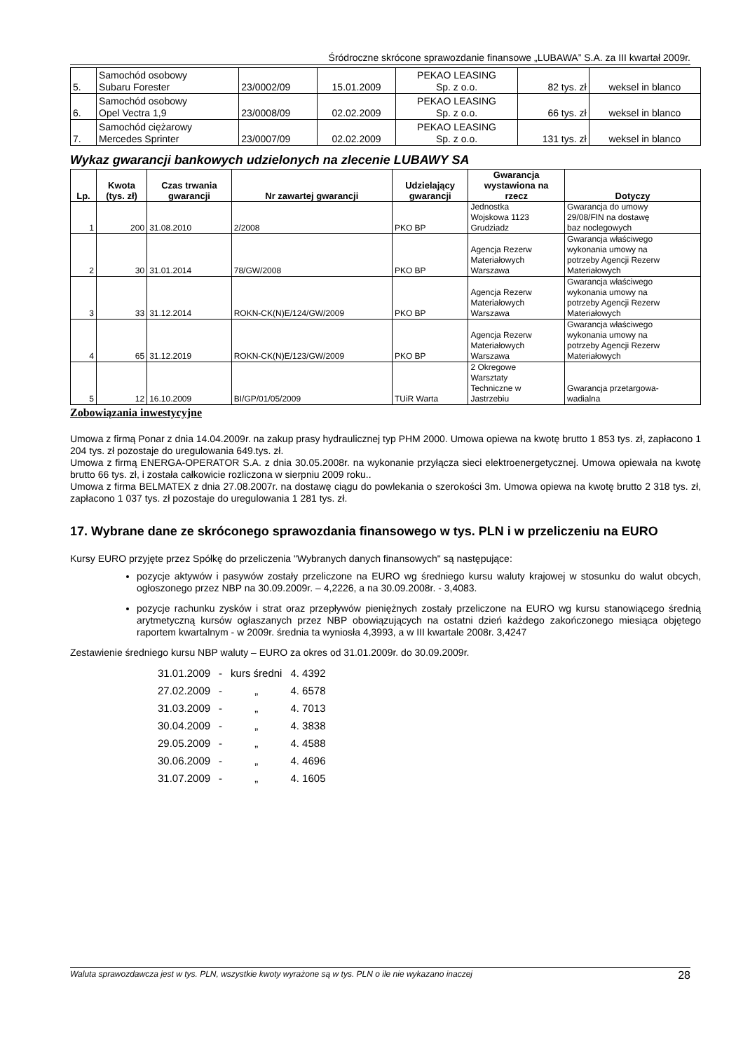Śródroczne skrócone sprawozdanie finansowe „LUBAWA” S.A. za III kwartał 2009r.
| 5. | Samochód osobowy Subaru Forester | 23/0002/09 | 15.01.2009 | PEKAO LEASING Sp. z o.o. | 82 tys. zł | weksel in blanco |
| 6. | Samochód osobowy Opel Vectra 1,9 | 23/0008/09 | 02.02.2009 | PEKAO LEASING Sp. z o.o. | 66 tys. zł | weksel in blanco |
| 7. | Samochód ciężarowy Mercedes Sprinter | 23/0007/09 | 02.02.2009 | PEKAO LEASING Sp. z o.o. | 131 tys. zł | weksel in blanco |
Wykaz gwarancji bankowych udzielonych na zlecenie LUBAWY SA
| Lp. | Kwota (tys. zł) | Czas trwania gwarancji | Nr zawartej gwarancji | Udzielający gwarancji | Gwarancja wystawiona na rzecz | Dotyczy |
| --- | --- | --- | --- | --- | --- | --- |
| 1 | 200 | 31.08.2010 | 2/2008 | PKO BP | Jednostka Wojskowa 1123 Grudziadz | Gwarancja do umowy 29/08/FIN na dostawę baz noclegowych |
| 2 | 30 | 31.01.2014 | 78/GW/2008 | PKO BP | Agencja Rezerw Materiałowych Warszawa | Gwarancja właściwego wykonania umowy na potrzeby Agencji Rezerw Materiałowych |
| 3 | 33 | 31.12.2014 | ROKN-CK(N)E/124/GW/2009 | PKO BP | Agencja Rezerw Materiałowych Warszawa | Gwarancja właściwego wykonania umowy na potrzeby Agencji Rezerw Materiałowych |
| 4 | 65 | 31.12.2019 | ROKN-CK(N)E/123/GW/2009 | PKO BP | Agencja Rezerw Materiałowych Warszawa | Gwarancja właściwego wykonania umowy na potrzeby Agencji Rezerw Materiałowych |
| 5 | 12 | 16.10.2009 | BI/GP/01/05/2009 | TUiR Warta | 2 Okregowe Warsztaty Techniczne w Jastrzebiu | Gwarancja przetargowa- wadialna |
Zobowiązania inwestycyjne
Umowa z firmą Ponar z dnia 14.04.2009r. na zakup prasy hydraulicznej typ PHM 2000. Umowa opiewa na kwotę brutto 1 853 tys. zł, zapłacono 1 204 tys. zł pozostaje do uregulowania 649.tys. zł.
Umowa z firmą ENERGA-OPERATOR S.A. z dnia 30.05.2008r. na wykonanie przyłącza sieci elektroenergetycznej. Umowa opiewała na kwotę brutto 66 tys. zł, i została całkowicie rozliczona w sierpniu 2009 roku..
Umowa z firma BELMATEX z dnia 27.08.2007r. na dostawę ciągu do powlekania o szerokości 3m. Umowa opiewa na kwotę brutto 2 318 tys. zł, zapłacono 1 037 tys. zł pozostaje do uregulowania 1 281 tys. zł.
17. Wybrane dane ze skróconego sprawozdania finansowego w tys. PLN i w przeliczeniu na EURO
Kursy EURO przyjęte przez Spółkę do przeliczenia "Wybranych danych finansowych" są następujące:
pozycje aktywów i pasywów zostały przeliczone na EURO wg średniego kursu waluty krajowej w stosunku do walut obcych, ogłoszonego przez NBP na 30.09.2009r. – 4,2226, a na 30.09.2008r. - 3,4083.
pozycje rachunku zysków i strat oraz przepływów pieniężnych zostały przeliczone na EURO wg kursu stanowiącego średnią arytmetyczną kursów ogłaszanych przez NBP obowiązujących na ostatni dzień każdego zakończonego miesiąca objętego raportem kwartalnym - w 2009r. średnia ta wyniosła 4,3993, a w III kwartale 2008r. 3,4247
Zestawienie średniego kursu NBP waluty – EURO za okres od 31.01.2009r. do 30.09.2009r.
| 31.01.2009 | - | kurs średni | 4. 4392 |
| 27.02.2009 | - | „ | 4. 6578 |
| 31.03.2009 | - | „ | 4. 7013 |
| 30.04.2009 | - | „ | 4. 3838 |
| 29.05.2009 | - | „ | 4. 4588 |
| 30.06.2009 | - | „ | 4. 4696 |
| 31.07.2009 | - | „ | 4. 1605 |
Waluta sprawozdawcza jest w tys. PLN, wszystkie kwoty wyrażone są w tys. PLN o ile nie wykazano inaczej 28